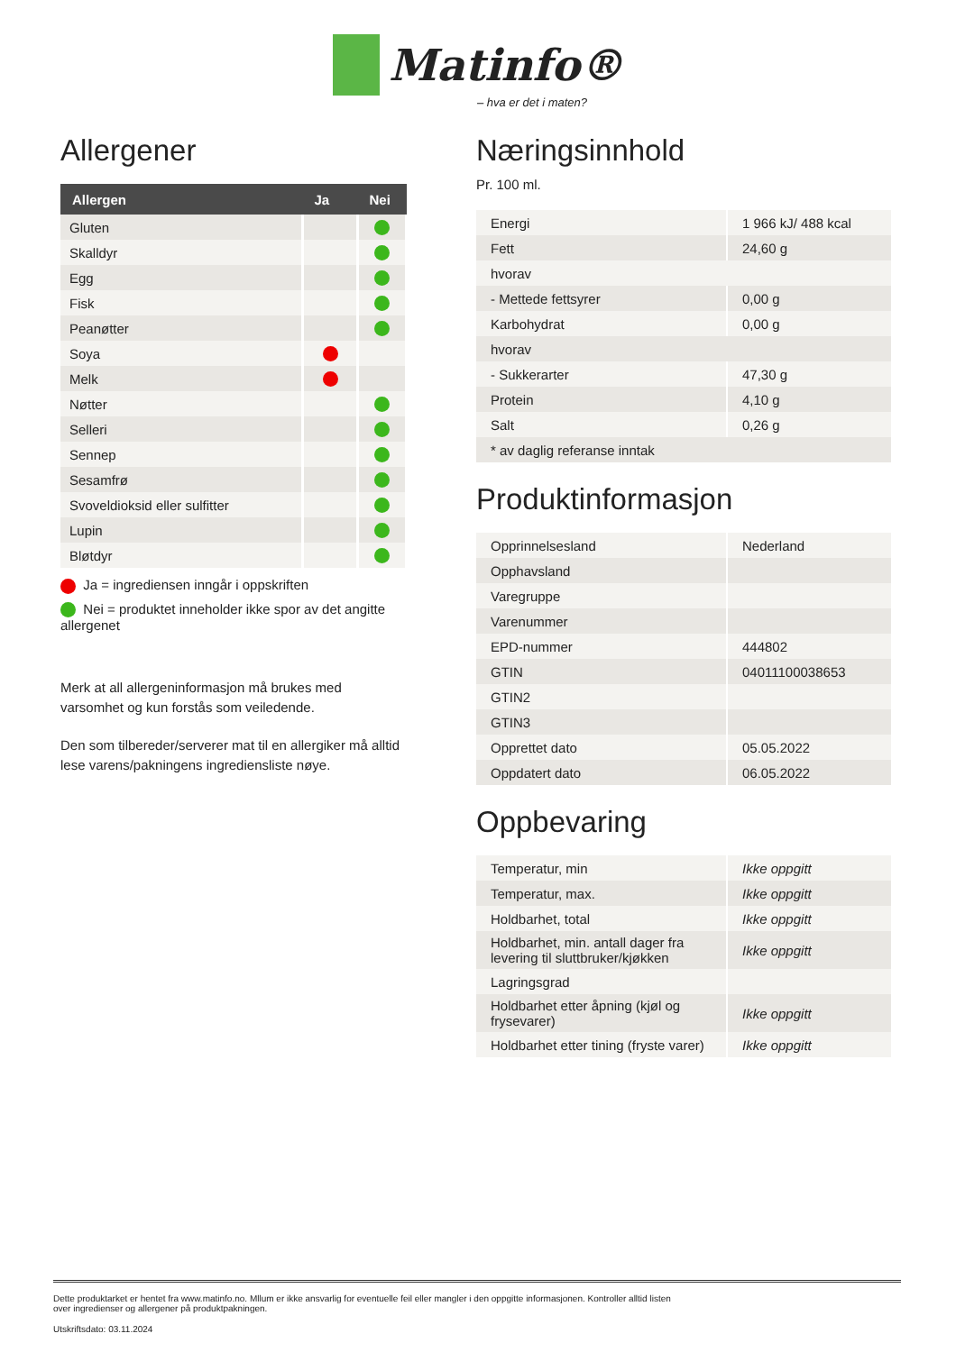Matinfo®
– hva er det i maten?
Allergener
| Allergen | Ja | Nei |
| --- | --- | --- |
| Gluten | | |
| Skalldyr | | |
| Egg | | |
| Fisk | | |
| Peanøtter | | |
| Soya | | |
| Melk | | |
| Nøtter | | |
| Selleri | | |
| Sennep | | |
| Sesamfrø | | |
| Svoveldioksid eller sulfitter | | |
| Lupin | | |
| Bløtdyr | | |
Ja = ingrediensen inngår i oppskriften
Nei = produktet inneholder ikke spor av det angitte allergenet
Merk at all allergeninformasjon må brukes med varsomhet og kun forstås som veiledende.
Den som tilbereder/serverer mat til en allergiker må alltid lese varens/pakningens ingrediensliste nøye.
Næringsinnhold
Pr. 100 ml.
| Energi | 1 966 kJ/ 488 kcal |
| Fett | 24,60 g |
| hvorav | |
| - Mettede fettsyrer | 0,00 g |
| Karbohydrat | 0,00 g |
| hvorav | |
| - Sukkerarter | 47,30 g |
| Protein | 4,10 g |
| Salt | 0,26 g |
| * av daglig referanse inntak | |
Produktinformasjon
| Opprinnelsesland | Nederland |
| Opphavsland | |
| Varegruppe | |
| Varenummer | |
| EPD-nummer | 444802 |
| GTIN | 04011100038653 |
| GTIN2 | |
| GTIN3 | |
| Opprettet dato | 05.05.2022 |
| Oppdatert dato | 06.05.2022 |
Oppbevaring
| Temperatur, min | Ikke oppgitt |
| Temperatur, max. | Ikke oppgitt |
| Holdbarhet, total | Ikke oppgitt |
| Holdbarhet, min. antall dager fra levering til sluttbruker/kjøkken | Ikke oppgitt |
| Lagringsgrad | |
| Holdbarhet etter åpning (kjøl og frysevarer) | Ikke oppgitt |
| Holdbarhet etter tining (fryste varer) | Ikke oppgitt |
Dette produktarket er hentet fra www.matinfo.no. Mllum er ikke ansvarlig for eventuelle feil eller mangler i den oppgitte informasjonen. Kontroller alltid listen over ingredienser og allergener på produktpakningen.
Utskriftsdato: 03.11.2024